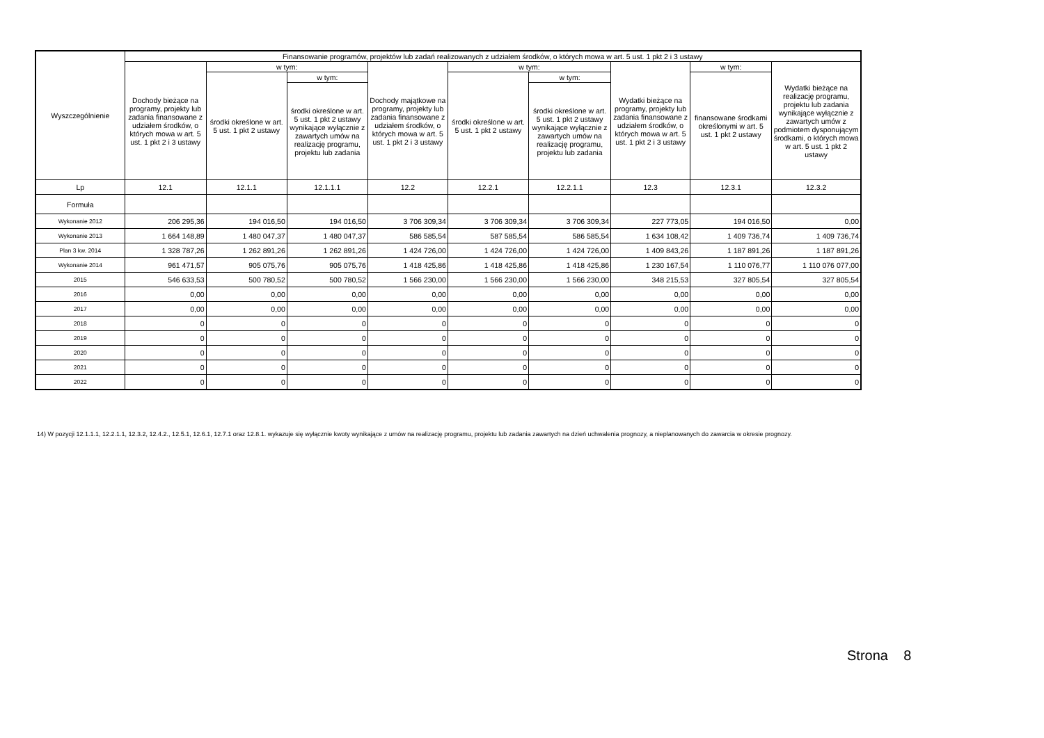| Wyszczególnienie | Finansowanie programów, projektów lub zadań realizowanych z udziałem środków, o których mowa w art. 5 ust. 1 pkt 2 i 3 ustawy | | | | | | | | |
| --- | --- | --- | --- | --- | --- | --- | --- | --- | --- |
| | Dochody bieżące na programy, projekty lub zadania finansowane z udziałem środków, o których mowa w art. 5 ust. 1 pkt 2 i 3 ustawy | w tym: | | Dochody majątkowe na programy, projekty lub zadania finansowane z udziałem środków, o których mowa w art. 5 ust. 1 pkt 2 i 3 ustawy | w tym: | | Wydatki bieżące na programy, projekty lub zadania finansowane z udziałem środków, o których mowa w art. 5 ust. 1 pkt 2 i 3 ustawy | w tym: | Wydatki bieżące na realizację programu, projektu lub zadania wynikające wyłącznie z zawartych umów z podmiotem dysponującym środkami, o których mowa w art. 5 ust. 1 pkt 2 ustawy |
| | | środki określone w art. 5 ust. 1 pkt 2 ustawy | w tym: | | środki określone w art. 5 ust. 1 pkt 2 ustawy | w tym: | | finansowane środkami określonymi w art. 5 ust. 1 pkt 2 ustawy | |
| | | | środki określone w art. 5 ust. 1 pkt 2 ustawy wynikające wyłącznie z zawartych umów na realizację programu, projektu lub zadania | | | środki określone w art. 5 ust. 1 pkt 2 ustawy wynikające wyłącznie z zawartych umów na realizację programu, projektu lub zadania | | | |
| Lp | 12.1 | 12.1.1 | 12.1.1.1 | 12.2 | 12.2.1 | 12.2.1.1 | 12.3 | 12.3.1 | 12.3.2 |
| Formuła | | | | | | | | | |
| Wykonanie 2012 | 206 295,36 | 194 016,50 | 194 016,50 | 3 706 309,34 | 3 706 309,34 | 3 706 309,34 | 227 773,05 | 194 016,50 | 0,00 |
| Wykonanie 2013 | 1 664 148,89 | 1 480 047,37 | 1 480 047,37 | 586 585,54 | 587 585,54 | 586 585,54 | 1 634 108,42 | 1 409 736,74 | 1 409 736,74 |
| Plan 3 kw. 2014 | 1 328 787,26 | 1 262 891,26 | 1 262 891,26 | 1 424 726,00 | 1 424 726,00 | 1 424 726,00 | 1 409 843,26 | 1 187 891,26 | 1 187 891,26 |
| Wykonanie 2014 | 961 471,57 | 905 075,76 | 905 075,76 | 1 418 425,86 | 1 418 425,86 | 1 418 425,86 | 1 230 167,54 | 1 110 076,77 | 1 110 076 077,00 |
| 2015 | 546 633,53 | 500 780,52 | 500 780,52 | 1 566 230,00 | 1 566 230,00 | 1 566 230,00 | 348 215,53 | 327 805,54 | 327 805,54 |
| 2016 | 0,00 | 0,00 | 0,00 | 0,00 | 0,00 | 0,00 | 0,00 | 0,00 | 0,00 |
| 2017 | 0,00 | 0,00 | 0,00 | 0,00 | 0,00 | 0,00 | 0,00 | 0,00 | 0,00 |
| 2018 | 0 | 0 | 0 | 0 | 0 | 0 | 0 | 0 | 0 |
| 2019 | 0 | 0 | 0 | 0 | 0 | 0 | 0 | 0 | 0 |
| 2020 | 0 | 0 | 0 | 0 | 0 | 0 | 0 | 0 | 0 |
| 2021 | 0 | 0 | 0 | 0 | 0 | 0 | 0 | 0 | 0 |
| 2022 | 0 | 0 | 0 | 0 | 0 | 0 | 0 | 0 | 0 |
14) W pozycji 12.1.1.1, 12.2.1.1, 12.3.2, 12.4.2., 12.5.1, 12.6.1, 12.7.1 oraz 12.8.1. wykazuje się wyłącznie kwoty wynikające z umów na realizację programu, projektu lub zadania zawartych na dzień uchwalenia prognozy, a nieplanowanych do zawarcia w okresie prognozy.
Strona 8